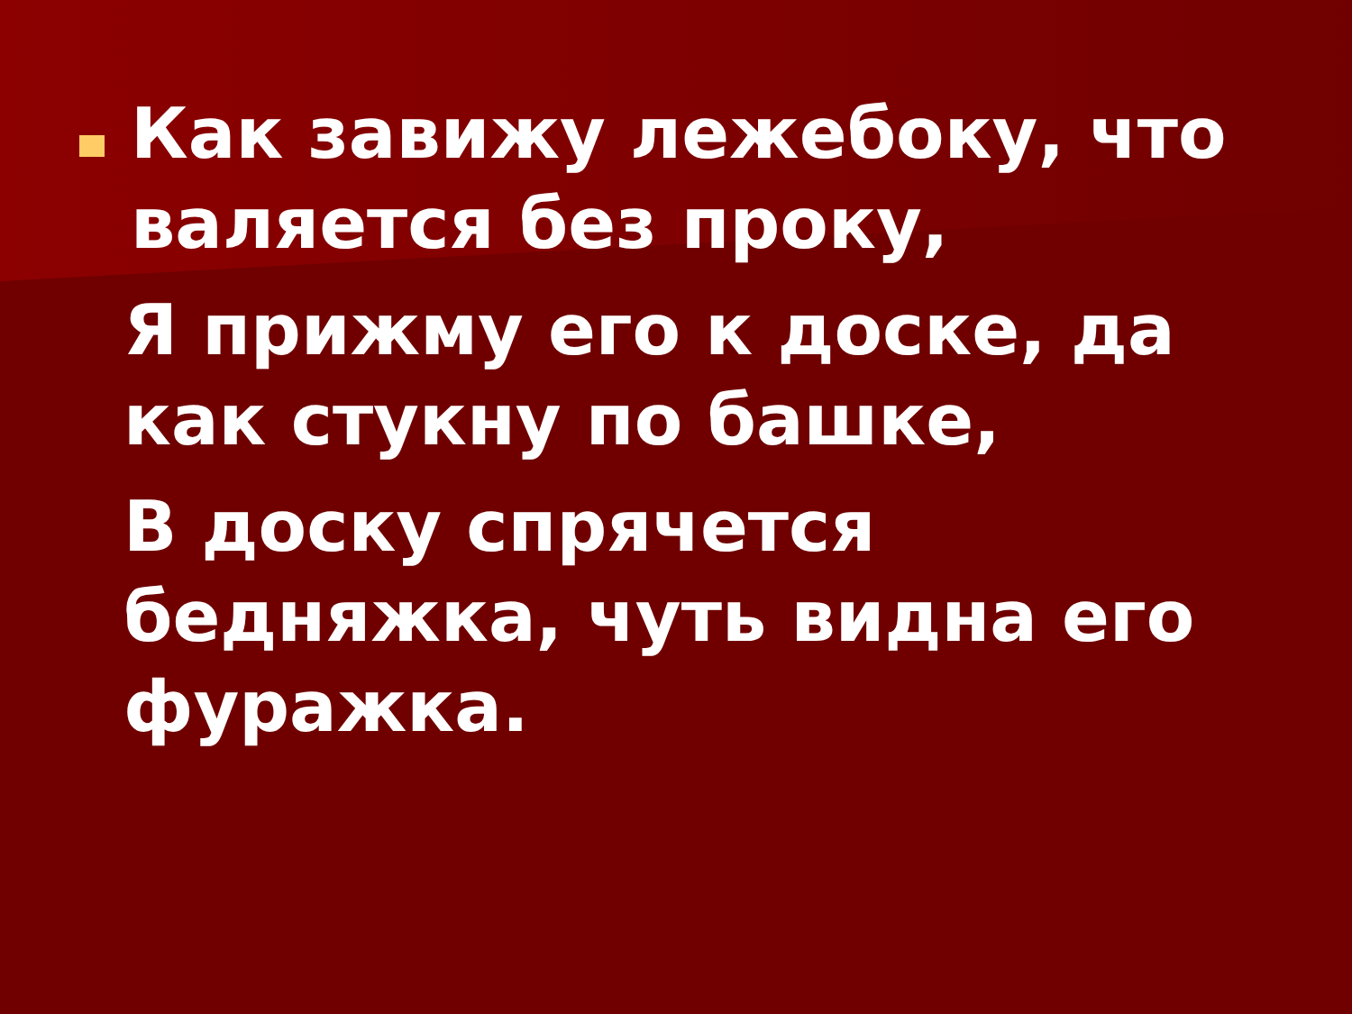Как завижу лежебоку, что валяется без проку,
Я прижму его к доске, да как стукну по башке,
В доску спрячется бедняжка, чуть видна его фуражка.